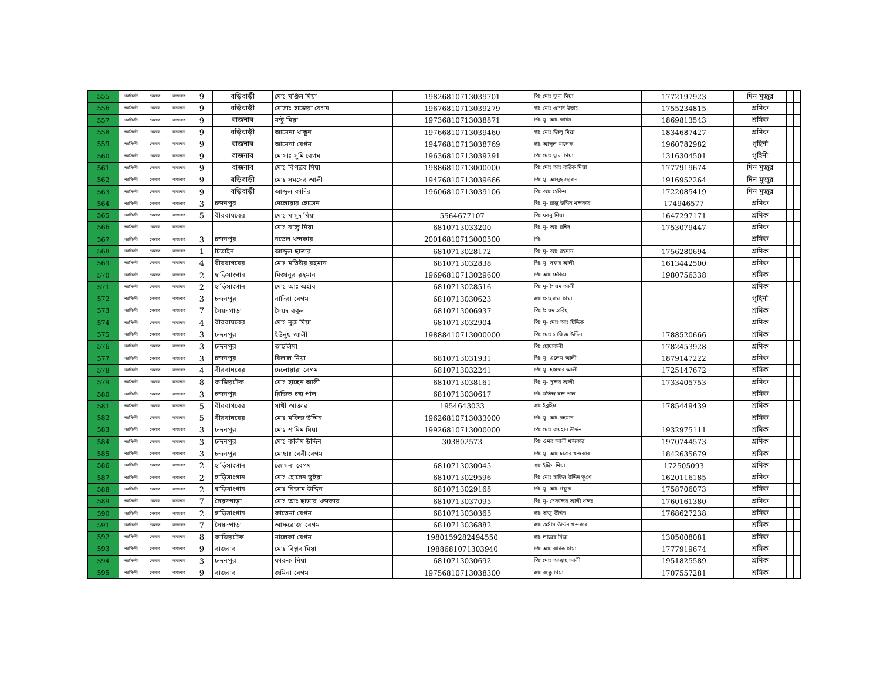| 555 | নরসিংদী | বেলাব | বাজনাব | 9 | বড়িবাড়ী | মোঃ মঞ্জিল মিয়া | 19826810713039701 | পিঃ মোঃ ফুল মিয়া | 1772197923 | | দিন মুজুর | | |
| 556 | নরসিংদী | বেলাব | বাজনাব | 9 | বড়িবাড়ী | মোসাঃ হাজেরা বেগম | 19676810713039279 | স্বাঃ মোঃ এসাদ উল্লাহ | 1755234815 | | শ্রমিক | | |
| 557 | নরসিংদী | বেলাব | বাজনাব | 9 | বাজনাব | মন্টু মিয়া | 19736810713038871 | পিঃ মৃ- আঃ করিম | 1869813543 | | শ্রমিক | | |
| 558 | নরসিংদী | বেলাব | বাজনাব | 9 | বড়িবাড়ী | আমেনা খাতুন | 19766810713039460 | স্বাঃ মোঃ জিলু মিয়া | 1834687427 | | শ্রমিক | | |
| 559 | নরসিংদী | বেলাব | বাজনাব | 9 | বাজনাব | আমেনা বেগম | 19476810713038769 | স্বাঃ আব্দুল মালেক | 1960782982 | | গৃহিনী | | |
| 560 | নরসিংদী | বেলাব | বাজনাব | 9 | বাজনাব | মোসাঃ সুমি বেগম | 19636810713039291 | পিঃ মোঃ ফুল মিয়া | 1316304501 | | গৃহিনী | | |
| 561 | নরসিংদী | বেলাব | বাজনাব | 9 | বাজনাব | মোঃ বিপল্লব মিয়া | 19886810713000000 | পিঃ মোঃ আঃ বারিক মিয়া | 1777919674 | | দিন মুজুর | | |
| 562 | নরসিংদী | বেলাব | বাজনাব | 9 | বড়িবাড়ী | মোঃ সমসের আলী | 19476810713039666 | পিঃ মৃ- আব্দুছ ছোবান | 1916952264 | | দিন মুজুর | | |
| 563 | নরসিংদী | বেলাব | বাজনাব | 9 | বড়িবাড়ী | আব্দুল কাদির | 19606810713039106 | পিঃ আঃ হেকিম | 1722085419 | | দিন মুজুর | | |
| 564 | নরসিংদী | বেলাব | বাজনাব | 3 | চন্দনপুর | দেলোয়ার হোসেন | | পিঃ মৃ- রাজু উদ্দিন খন্দকার | 174946577 | | শ্রমিক | | |
| 565 | নরসিংদী | বেলাব | বাজনাব | 5 | বীরবাঘবের | মোঃ মাসুদ মিয়া | 5564677107 | পিঃ ফালু মিয়া | 1647297171 | | শ্রমিক | | |
| 566 | নরসিংদী | বেলাব | বাজনাব | | | মোঃ বাচ্চু মিয়া | 6810713033200 | পিঃ মৃ- আঃ রশিদ | 1753079447 | | শ্রমিক | | |
| 567 | নরসিংদী | বেলাব | বাজনাব | 3 | চন্দনপুর | নভেল খন্দকার | 20016810713000500 | পিঃ | | | শ্রমিক | | |
| 568 | নরসিংদী | বেলাব | বাজনাব | 1 | চিতাইন | আব্দুল ছাত্তার | 6810713028172 | পিঃ মৃ- আঃ রহমান | 1756280694 | | শ্রমিক | | |
| 569 | নরসিংদী | বেলাব | বাজনাব | 4 | বীরবাগবের | মোঃ মতিউর রহমান | 6810713032838 | পিঃ মৃ- সফর আলী | 1613442500 | | শ্রমিক | | |
| 570 | নরসিংদী | বেলাব | বাজনাব | 2 | হাড়িসাংগান | মিজানুর রহমান | 19696810713029600 | পিঃ আঃ হেকিম | 1980756338 | | শ্রমিক | | |
| 571 | নরসিংদী | বেলাব | বাজনাব | 2 | হাড়িসাংগান | মোঃ আঃ অহাব | 6810713028516 | পিঃ মৃ- সৈয়দ আলী | | | শ্রমিক | | |
| 572 | নরসিংদী | বেলাব | বাজনাব | 3 | চন্দনপুর | নাদিরা বেগম | 6810713030623 | স্বাঃ সোহরাফ মিয়া | | | গৃহিনী | | |
| 573 | নরসিংদী | বেলাব | বাজনাব | 7 | সৈয়দপাড়া | সৈয়দ বকুল | 6810713006937 | পিঃ সৈয়দ হারিছ | | | শ্রমিক | | |
| 574 | নরসিংদী | বেলাব | বাজনাব | 4 | বীরবাঘবের | মোঃ নুরু মিয়া | 6810713032904 | পিঃ মৃ- মোঃ আঃ ছিদ্দিক | | | শ্রমিক | | |
| 575 | নরসিংদী | বেলাব | বাজনাব | 3 | চন্দনপুর | ইউনুছ আলী | 19888410713000000 | পিঃ মোঃ সাফিজ উদ্দিন | 1788520666 | | শ্রমিক | | |
| 576 | নরসিংদী | বেলাব | বাজনাব | 3 | চন্দনপুর | তাছলিমা | | পিঃ ছোযাবালী | 1782453928 | | শ্রমিক | | |
| 577 | নরসিংদী | বেলাব | বাজনাব | 3 | চন্দনপুর | বিলাল মিয়া | 6810713031931 | পিঃ মৃ- এলেম আলী | 1879147222 | | শ্রমিক | | |
| 578 | নরসিংদী | বেলাব | বাজনাব | 4 | বীরবাঘবের | দেলোয়ারা বেগম | 6810713032241 | পিঃ মৃ- হায়দার আলী | 1725147672 | | শ্রমিক | | |
| 579 | নরসিংদী | বেলাব | বাজনাব | 8 | কাজিরটেক | মোঃ হাছেন আলী | 6810713038161 | পিঃ মৃ- সুন্দর আলী | 1733405753 | | শ্রমিক | | |
| 580 | নরসিংদী | বেলাব | বাজনাব | 3 | চন্দনপুর | রিজিত চন্দ্র পাল | 6810713030617 | পিঃ যতিন্দ্র চন্দ্র পাল | | | শ্রমিক | | |
| 581 | নরসিংদী | বেলাব | বাজনাব | 5 | বীরবাগবের | সাথী আক্তার | 1954643033 | স্বাঃ ইব্রহিম | 1785449439 | | শ্রমিক | | |
| 582 | নরসিংদী | বেলাব | বাজনাব | 5 | বীরবাঘবের | মোঃ মফিজ উদ্দিন | 19626810713033000 | পিঃ মৃ- আঃ রহমান | | | শ্রমিক | | |
| 583 | নরসিংদী | বেলাব | বাজনাব | 3 | চন্দনপুর | মোঃ শামিম মিয়া | 19926810713000000 | পিঃ মোঃ রায়হান উদ্দিন | 1932975111 | | শ্রমিক | | |
| 584 | নরসিংদী | বেলাব | বাজনাব | 3 | চন্দনপুর | মোঃ কলিম উদ্দিন | 303802573 | পিঃ ওমর আলী খন্দকার | 1970744573 | | শ্রমিক | | |
| 585 | নরসিংদী | বেলাব | বাজনাব | 3 | চন্দনপুর | মোছাঃ বেবী বেগম | | পিঃ মৃ- আঃ চাত্তার খন্দকার | 1842635679 | | শ্রমিক | | |
| 586 | নরসিংদী | বেলাব | বাজনাব | 2 | হাড়িসাংগান | জোসনা বেগম | 6810713030045 | স্বাঃ ইদ্রিস মিয়া | 172505093 | | শ্রমিক | | |
| 587 | নরসিংদী | বেলাব | বাজনাব | 2 | হাড়িসাংগান | মোঃ হোসেন ভুইয়া | 6810713029596 | পিঃ মোঃ হাবিজ উদ্দিন ভূঞা | 1620116185 | | শ্রমিক | | |
| 588 | নরসিংদী | বেলাব | বাজনাব | 2 | হাড়িসাংগান | মোঃ নিজাম উদ্দিন | 6810713029168 | পিঃ মৃ- আঃ গফুর | 1758706073 | | শ্রমিক | | |
| 589 | নরসিংদী | বেলাব | বাজনাব | 7 | সৈয়দপাড়া | মোঃ আঃ ছাত্তার খন্দকার | 6810713037095 | পিঃ মৃ- সেকান্দর আলী খন্দঃ | 1760161380 | | শ্রমিক | | |
| 590 | নরসিংদী | বেলাব | বাজনাব | 2 | হাড়িসাংগান | ফাতেমা বেগম | 6810713030365 | স্বাঃ তাজু উদ্দিন | 1768627238 | | শ্রমিক | | |
| 591 | নরসিংদী | বেলাব | বাজনাব | 7 | সৈয়দপাড়া | আফরোজা বেগম | 6810713036882 | স্বাঃ জসীম উদ্দিন খন্দকার | | | শ্রমিক | | |
| 592 | নরসিংদী | বেলাব | বাজনাব | 8 | কাজিরটেক | মালেকা বেগম | 1980159282494550 | স্বাঃ লায়েছ মিয়া | 1305008081 | | শ্রমিক | | |
| 593 | নরসিংদী | বেলাব | বাজনাব | 9 | বাজনাব | মোঃ বিপ্লব মিয়া | 1988681071303940 | পিঃ আঃ বারিক মিয়া | 1777919674 | | শ্রমিক | | |
| 594 | নরসিংদী | বেলাব | বাজনাব | 3 | চন্দনপুর | ফারুক মিয়া | 6810713030692 | পিঃ মোঃ আক্কাছ আলী | 1951825589 | | শ্রমিক | | |
| 595 | নরসিংদী | বেলাব | বাজনাব | 9 | বাজনাব | জমিনা বেগম | 19756810713038300 | স্বাঃ রংকু মিয়া | 1707557281 | | শ্রমিক | | |